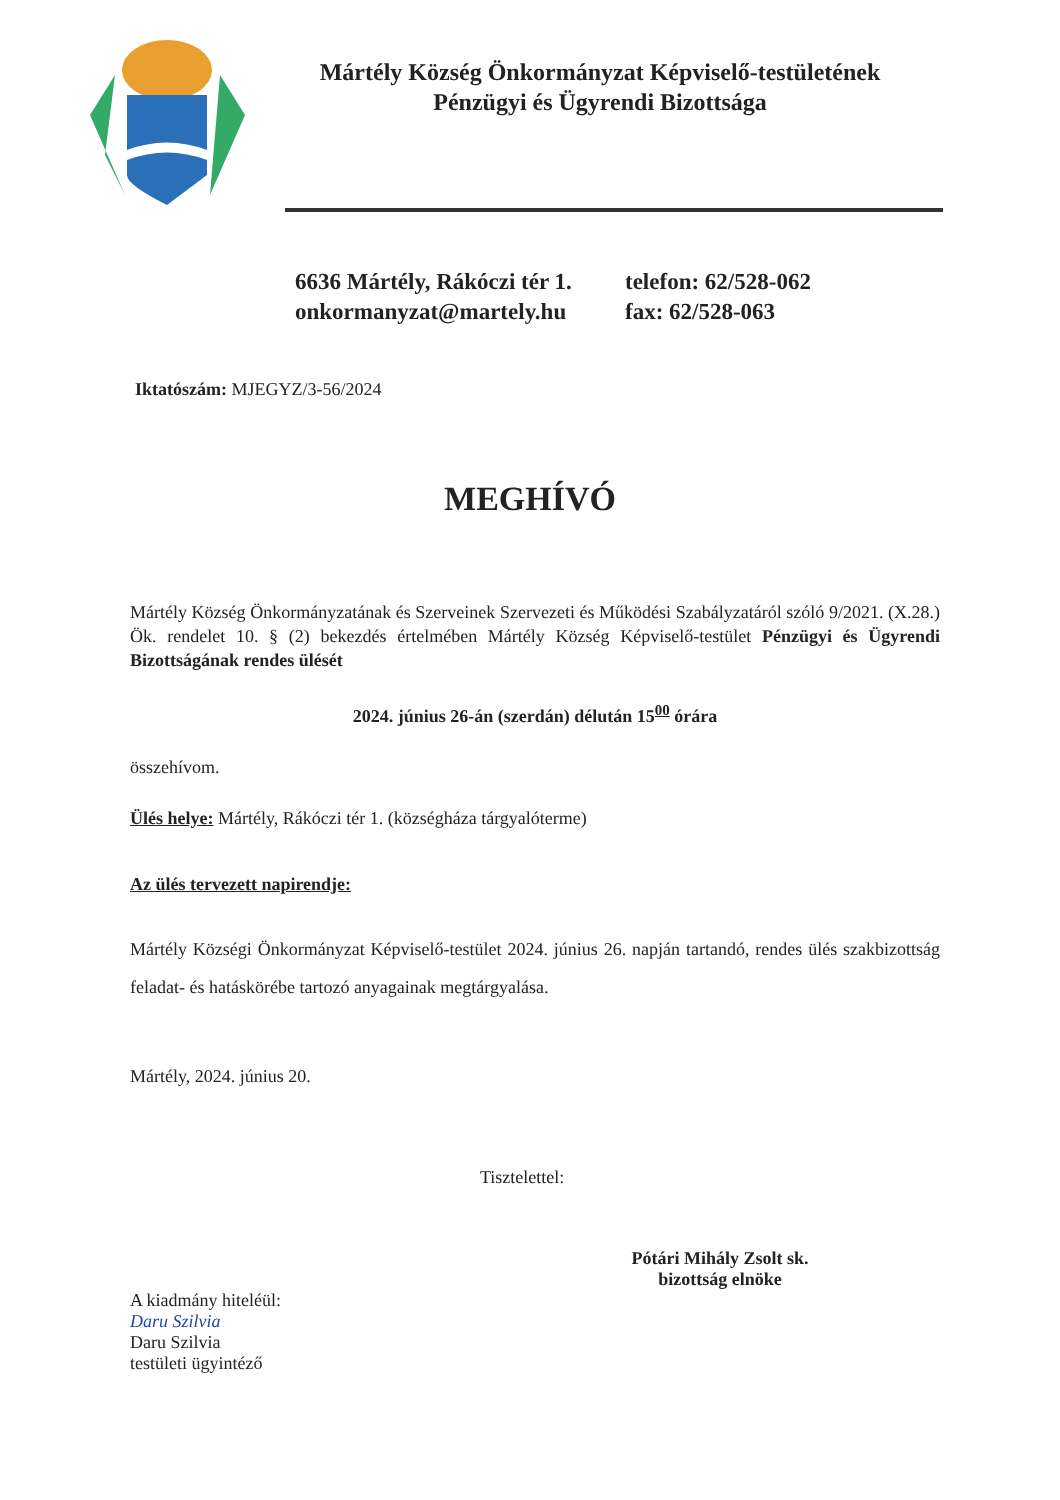Mártély Község Önkormányzat Képviselő-testületének
Pénzügyi és Ügyrendi Bizottsága
6636 Mártély, Rákóczi tér 1.
onkormanyzat@martely.hu
telefon: 62/528-062
fax: 62/528-063
Iktatószám: MJEGYZ/3-56/2024
MEGHÍVÓ
Mártély Község Önkormányzatának és Szerveinek Szervezeti és Működési Szabályzatáról szóló 9/2021. (X.28.) Ök. rendelet 10. § (2) bekezdés értelmében Mártély Község Képviselő-testület Pénzügyi és Ügyrendi Bizottságának rendes ülését
2024. június 26-án (szerdán) délután 15<sup>00</sup> órára
összehívom.
Ülés helye: Mártély, Rákóczi tér 1. (községháza tárgyalóterme)
Az ülés tervezett napirendje:
Mártély Községi Önkormányzat Képviselő-testület 2024. június 26. napján tartandó, rendes ülés szakbizottság feladat- és hatáskörébe tartozó anyagainak megtárgyalása.
Mártély, 2024. június 20.
Tisztelettel:
Pótári Mihály Zsolt sk.
bizottság elnöke
A kiadmány hiteléül:
Daru Szilvia
Daru Szilvia
testületi ügyintéző